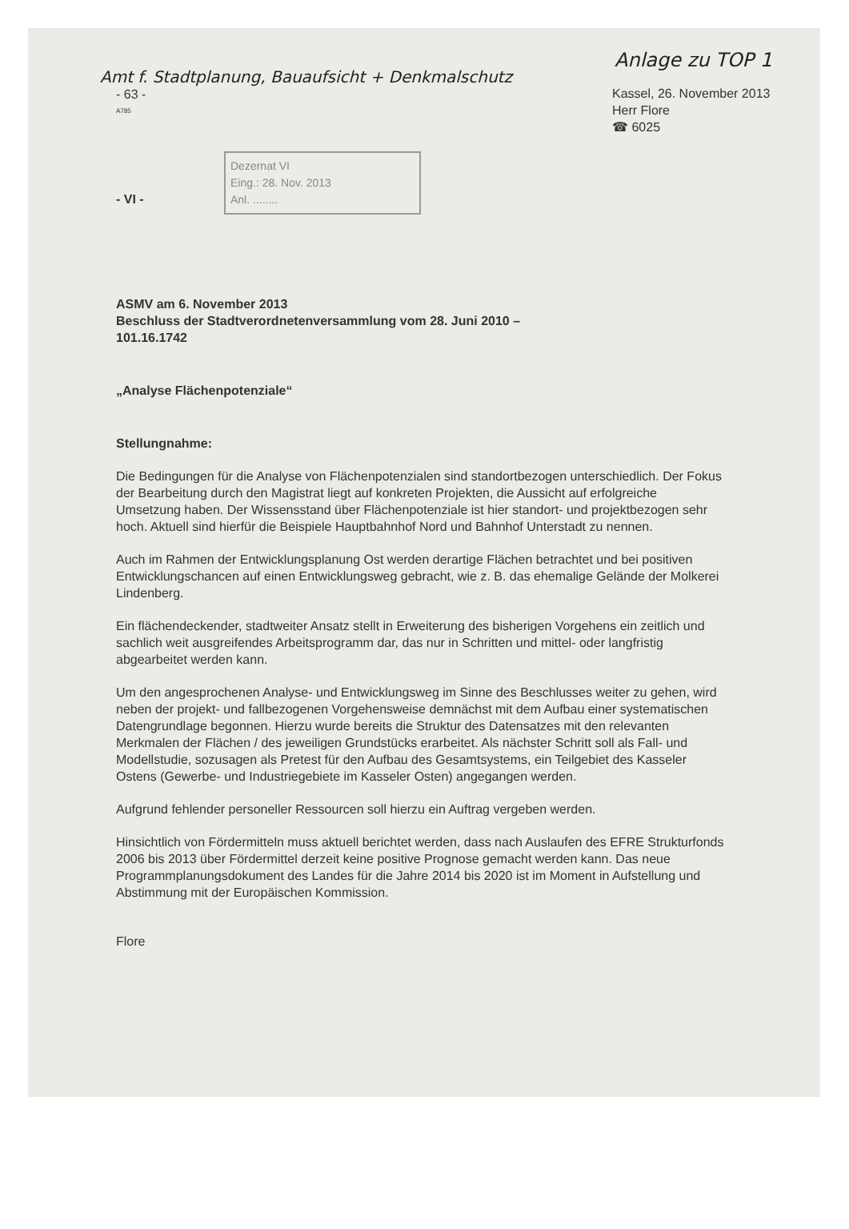Anlage zu TOP 1
Amt f. Stadtplanung, Bauaufsicht + Denkmalschutz
- 63 -
A785
Kassel, 26. November 2013
Herr Flore
☎ 6025
Dezernat VI
Eing.: 28. Nov. 2013
Anl. ........
- VI -
ASMV am 6. November 2013
Beschluss der Stadtverordnetenversammlung vom 28. Juni 2010 –
101.16.1742
„Analyse Flächenpotenziale“
Stellungnahme:
Die Bedingungen für die Analyse von Flächenpotenzialen sind standortbezogen unterschiedlich. Der Fokus der Bearbeitung durch den Magistrat liegt auf konkreten Projekten, die Aussicht auf erfolgreiche Umsetzung haben. Der Wissensstand über Flächenpotenziale ist hier standort- und projektbezogen sehr hoch. Aktuell sind hierfür die Beispiele Hauptbahnhof Nord und Bahnhof Unterstadt zu nennen.
Auch im Rahmen der Entwicklungsplanung Ost werden derartige Flächen betrachtet und bei positiven Entwicklungschancen auf einen Entwicklungsweg gebracht, wie z. B. das ehemalige Gelände der Molkerei Lindenberg.
Ein flächendeckender, stadtweiter Ansatz stellt in Erweiterung des bisherigen Vorgehens ein zeitlich und sachlich weit ausgreifendes Arbeitsprogramm dar, das nur in Schritten und mittel- oder langfristig abgearbeitet werden kann.
Um den angesprochenen Analyse- und Entwicklungsweg im Sinne des Beschlusses weiter zu gehen, wird neben der projekt- und fallbezogenen Vorgehensweise demnächst mit dem Aufbau einer systematischen Datengrundlage begonnen. Hierzu wurde bereits die Struktur des Datensatzes mit den relevanten Merkmalen der Flächen / des jeweiligen Grundstücks erarbeitet. Als nächster Schritt soll als Fall- und Modellstudie, sozusagen als Pretest für den Aufbau des Gesamtsystems, ein Teilgebiet des Kasseler Ostens (Gewerbe- und Industriegebiete im Kasseler Osten) angegangen werden.
Aufgrund fehlender personeller Ressourcen soll hierzu ein Auftrag vergeben werden.
Hinsichtlich von Fördermitteln muss aktuell berichtet werden, dass nach Auslaufen des EFRE Strukturfonds 2006 bis 2013 über Fördermittel derzeit keine positive Prognose gemacht werden kann. Das neue Programmplanungsdokument des Landes für die Jahre 2014 bis 2020 ist im Moment in Aufstellung und Abstimmung mit der Europäischen Kommission.
Flore